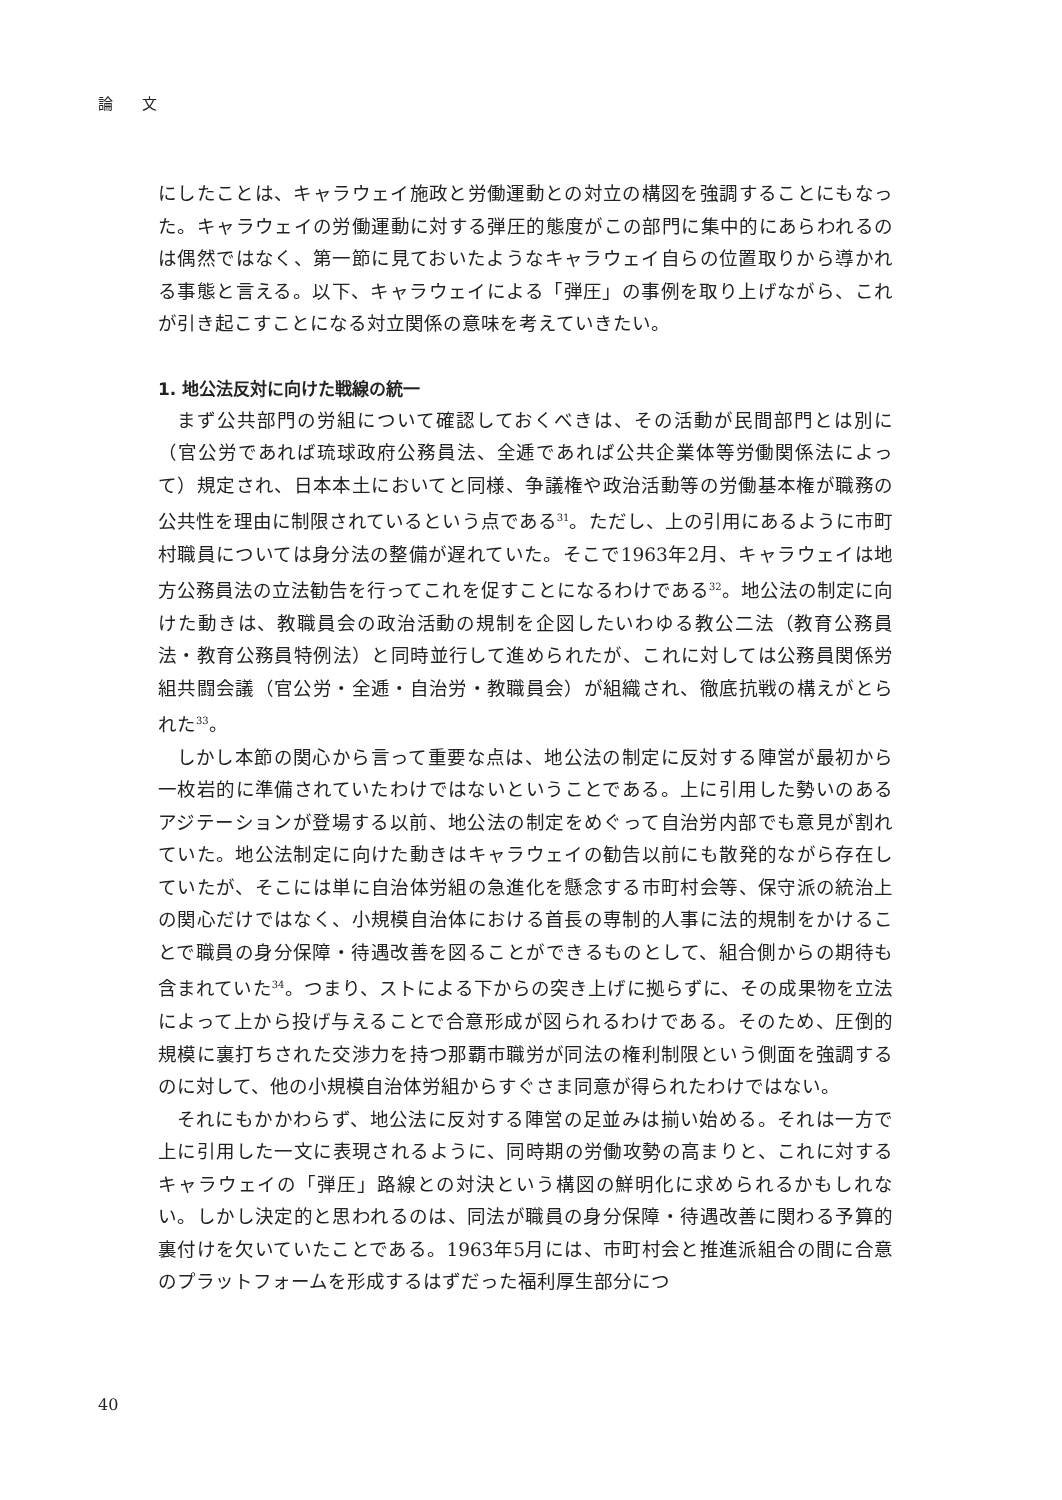論 文
にしたことは、キャラウェイ施政と労働運動との対立の構図を強調することにもなった。キャラウェイの労働運動に対する弾圧的態度がこの部門に集中的にあらわれるのは偶然ではなく、第一節に見ておいたようなキャラウェイ自らの位置取りから導かれる事態と言える。以下、キャラウェイによる「弾圧」の事例を取り上げながら、これが引き起こすことになる対立関係の意味を考えていきたい。
1. 地公法反対に向けた戦線の統一
まず公共部門の労組について確認しておくべきは、その活動が民間部門とは別に（官公労であれば琉球政府公務員法、全逓であれば公共企業体等労働関係法によって）規定され、日本本土においてと同様、争議権や政治活動等の労働基本権が職務の公共性を理由に制限されているという点である<sup>31</sup>。ただし、上の引用にあるように市町村職員については身分法の整備が遅れていた。そこで1963年2月、キャラウェイは地方公務員法の立法勧告を行ってこれを促すことになるわけである<sup>32</sup>。地公法の制定に向けた動きは、教職員会の政治活動の規制を企図したいわゆる教公二法（教育公務員法・教育公務員特例法）と同時並行して進められたが、これに対しては公務員関係労組共闘会議（官公労・全逓・自治労・教職員会）が組織され、徹底抗戦の構えがとられた<sup>33</sup>。
しかし本節の関心から言って重要な点は、地公法の制定に反対する陣営が最初から一枚岩的に準備されていたわけではないということである。上に引用した勢いのあるアジテーションが登場する以前、地公法の制定をめぐって自治労内部でも意見が割れていた。地公法制定に向けた動きはキャラウェイの勧告以前にも散発的ながら存在していたが、そこには単に自治体労組の急進化を懸念する市町村会等、保守派の統治上の関心だけではなく、小規模自治体における首長の専制的人事に法的規制をかけることで職員の身分保障・待遇改善を図ることができるものとして、組合側からの期待も含まれていた<sup>34</sup>。つまり、ストによる下からの突き上げに拠らずに、その成果物を立法によって上から投げ与えることで合意形成が図られるわけである。そのため、圧倒的規模に裏打ちされた交渉力を持つ那覇市職労が同法の権利制限という側面を強調するのに対して、他の小規模自治体労組からすぐさま同意が得られたわけではない。
それにもかかわらず、地公法に反対する陣営の足並みは揃い始める。それは一方で上に引用した一文に表現されるように、同時期の労働攻勢の高まりと、これに対するキャラウェイの「弾圧」路線との対決という構図の鮮明化に求められるかもしれない。しかし決定的と思われるのは、同法が職員の身分保障・待遇改善に関わる予算的裏付けを欠いていたことである。1963年5月には、市町村会と推進派組合の間に合意のプラットフォームを形成するはずだった福利厚生部分につ
40